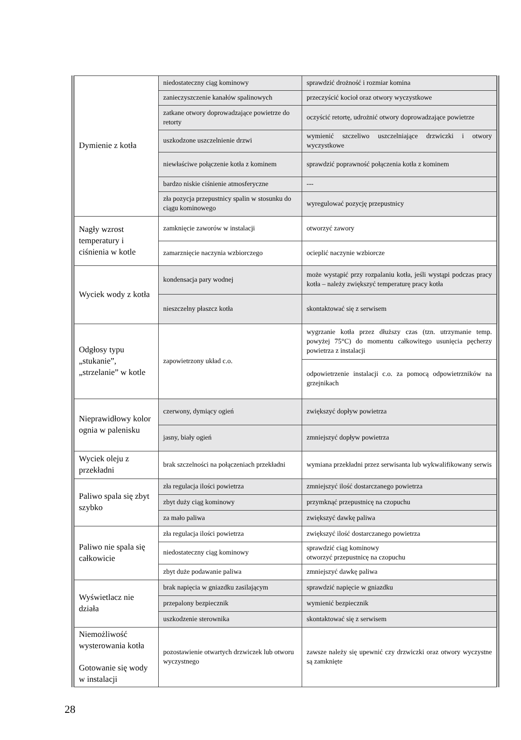| Dymienie z kotła | niedostateczny ciąg kominowy | sprawdzić drożność i rozmiar komina |
| | zanieczyszczenie kanałów spalinowych | przeczyścić kocioł oraz otwory wyczystkowe |
| | zatkane otwory doprowadzające powietrze do retorty | oczyścić retortę, udrożnić otwory doprowadzające powietrze |
| | uszkodzone uszczelnienie drzwi | wymienić szczeliwo uszczelniające drzwiczki i otwory wyczystkowe |
| | niewłaściwe połączenie kotła z kominem | sprawdzić poprawność połączenia kotła z kominem |
| | bardzo niskie ciśnienie atmosferyczne | --- |
| | zła pozycja przepustnicy spalin w stosunku do ciągu kominowego | wyregulować pozycję przepustnicy |
| Nagły wzrost temperatury i ciśnienia w kotle | zamknięcie zaworów w instalacji | otworzyć zawory |
| | zamarznięcie naczynia wzbiorczego | ocieplić naczynie wzbiorcze |
| Wyciek wody z kotła | kondensacja pary wodnej | może wystąpić przy rozpalaniu kotła, jeśli wystąpi podczas pracy kotła – należy zwiększyć temperaturę pracy kotła |
| | nieszczelny płaszcz kotła | skontaktować się z serwisem |
| Odgłosy typu „stukanie”, „strzelanie” w kotle | zapowietrzony układ c.o. | wygrzanie kotła przez dłuższy czas (tzn. utrzymanie temp. powyżej 75°C) do momentu całkowitego usunięcia pęcherzy powietrza z instalacji |
| | | odpowietrzenie instalacji c.o. za pomocą odpowietrzników na grzejnikach |
| Nieprawidłowy kolor ognia w palenisku | czerwony, dymiący ogień | zwiększyć dopływ powietrza |
| | jasny, biały ogień | zmniejszyć dopływ powietrza |
| Wyciek oleju z przekładni | brak szczelności na połączeniach przekładni | wymiana przekładni przez serwisanta lub wykwalifikowany serwis |
| Paliwo spala się zbyt szybko | zła regulacja ilości powietrza | zmniejszyć ilość dostarczanego powietrza |
| | zbyt duży ciąg kominowy | przymknąć przepustnicę na czopuchu |
| | za mało paliwa | zwiększyć dawkę paliwa |
| Paliwo nie spala się całkowicie | zła regulacja ilości powietrza | zwiększyć ilość dostarczanego powietrza |
| | niedostateczny ciąg kominowy | sprawdzić ciąg kominowy otworzyć przepustnicę na czopuchu |
| | zbyt duże podawanie paliwa | zmniejszyć dawkę paliwa |
| Wyświetlacz nie działa | brak napięcia w gniazdku zasilającym | sprawdzić napięcie w gniazdku |
| | przepalony bezpiecznik | wymienić bezpiecznik |
| | uszkodzenie sterownika | skontaktować się z serwisem |
| Niemożliwość wysterowania kotła Gotowanie się wody w instalacji | pozostawienie otwartych drzwiczek lub otworu wyczystnego | zawsze należy się upewnić czy drzwiczki oraz otwory wyczystne są zamknięte |
28